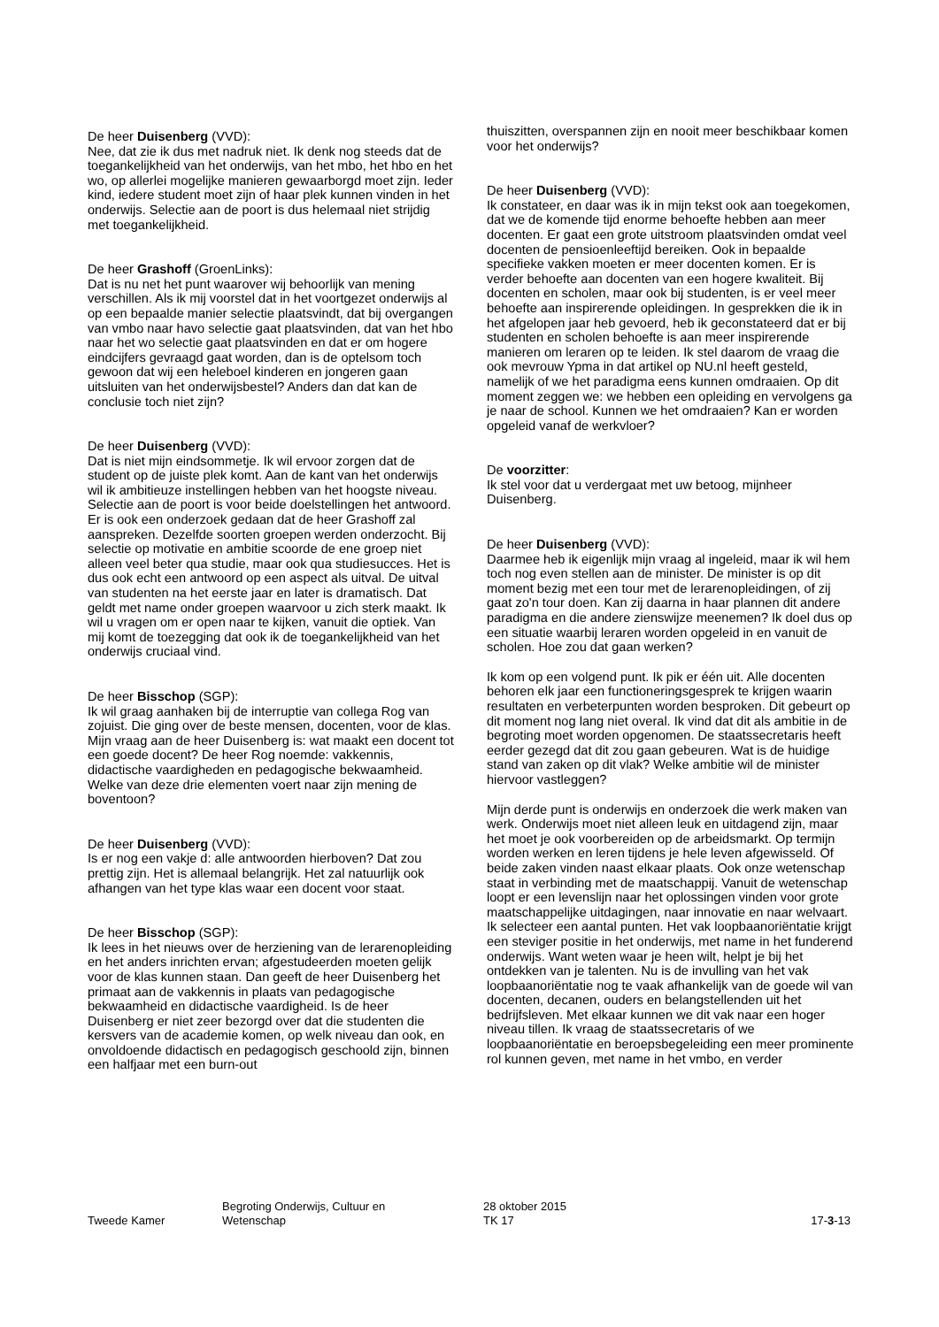De heer Duisenberg (VVD):
Nee, dat zie ik dus met nadruk niet. Ik denk nog steeds dat de toegankelijkheid van het onderwijs, van het mbo, het hbo en het wo, op allerlei mogelijke manieren gewaarborgd moet zijn. Ieder kind, iedere student moet zijn of haar plek kunnen vinden in het onderwijs. Selectie aan de poort is dus helemaal niet strijdig met toegankelijkheid.
De heer Grashoff (GroenLinks):
Dat is nu net het punt waarover wij behoorlijk van mening verschillen. Als ik mij voorstel dat in het voortgezet onderwijs al op een bepaalde manier selectie plaatsvindt, dat bij overgangen van vmbo naar havo selectie gaat plaatsvinden, dat van het hbo naar het wo selectie gaat plaatsvinden en dat er om hogere eindcijfers gevraagd gaat worden, dan is de optelsom toch gewoon dat wij een heleboel kinderen en jongeren gaan uitsluiten van het onderwijsbestel? Anders dan dat kan de conclusie toch niet zijn?
De heer Duisenberg (VVD):
Dat is niet mijn eindsommetje. Ik wil ervoor zorgen dat de student op de juiste plek komt. Aan de kant van het onderwijs wil ik ambitieuze instellingen hebben van het hoogste niveau. Selectie aan de poort is voor beide doelstellingen het antwoord. Er is ook een onderzoek gedaan dat de heer Grashoff zal aanspreken. Dezelfde soorten groepen werden onderzocht. Bij selectie op motivatie en ambitie scoorde de ene groep niet alleen veel beter qua studie, maar ook qua studiesucces. Het is dus ook echt een antwoord op een aspect als uitval. De uitval van studenten na het eerste jaar en later is dramatisch. Dat geldt met name onder groepen waarvoor u zich sterk maakt. Ik wil u vragen om er open naar te kijken, vanuit die optiek. Van mij komt de toezegging dat ook ik de toegankelijkheid van het onderwijs cruciaal vind.
De heer Bisschop (SGP):
Ik wil graag aanhaken bij de interruptie van collega Rog van zojuist. Die ging over de beste mensen, docenten, voor de klas. Mijn vraag aan de heer Duisenberg is: wat maakt een docent tot een goede docent? De heer Rog noemde: vakkennis, didactische vaardigheden en pedagogische bekwaamheid. Welke van deze drie elementen voert naar zijn mening de boventoon?
De heer Duisenberg (VVD):
Is er nog een vakje d: alle antwoorden hierboven? Dat zou prettig zijn. Het is allemaal belangrijk. Het zal natuurlijk ook afhangen van het type klas waar een docent voor staat.
De heer Bisschop (SGP):
Ik lees in het nieuws over de herziening van de lerarenopleiding en het anders inrichten ervan; afgestudeerden moeten gelijk voor de klas kunnen staan. Dan geeft de heer Duisenberg het primaat aan de vakkennis in plaats van pedagogische bekwaamheid en didactische vaardigheid. Is de heer Duisenberg er niet zeer bezorgd over dat die studenten die kersvers van de academie komen, op welk niveau dan ook, en onvoldoende didactisch en pedagogisch geschoold zijn, binnen een halfjaar met een burn-out
thuiszitten, overspannen zijn en nooit meer beschikbaar komen voor het onderwijs?
De heer Duisenberg (VVD):
Ik constateer, en daar was ik in mijn tekst ook aan toegekomen, dat we de komende tijd enorme behoefte hebben aan meer docenten. Er gaat een grote uitstroom plaatsvinden omdat veel docenten de pensioenleeftijd bereiken. Ook in bepaalde specifieke vakken moeten er meer docenten komen. Er is verder behoefte aan docenten van een hogere kwaliteit. Bij docenten en scholen, maar ook bij studenten, is er veel meer behoefte aan inspirerende opleidingen. In gesprekken die ik in het afgelopen jaar heb gevoerd, heb ik geconstateerd dat er bij studenten en scholen behoefte is aan meer inspirerende manieren om leraren op te leiden. Ik stel daarom de vraag die ook mevrouw Ypma in dat artikel op NU.nl heeft gesteld, namelijk of we het paradigma eens kunnen omdraaien. Op dit moment zeggen we: we hebben een opleiding en vervolgens ga je naar de school. Kunnen we het omdraaien? Kan er worden opgeleid vanaf de werkvloer?
De voorzitter:
Ik stel voor dat u verdergaat met uw betoog, mijnheer Duisenberg.
De heer Duisenberg (VVD):
Daarmee heb ik eigenlijk mijn vraag al ingeleid, maar ik wil hem toch nog even stellen aan de minister. De minister is op dit moment bezig met een tour met de lerarenopleidingen, of zij gaat zo'n tour doen. Kan zij daarna in haar plannen dit andere paradigma en die andere zienswijze meenemen? Ik doel dus op een situatie waarbij leraren worden opgeleid in en vanuit de scholen. Hoe zou dat gaan werken?
Ik kom op een volgend punt. Ik pik er één uit. Alle docenten behoren elk jaar een functioneringsgesprek te krijgen waarin resultaten en verbeterpunten worden besproken. Dit gebeurt op dit moment nog lang niet overal. Ik vind dat dit als ambitie in de begroting moet worden opgenomen. De staatssecretaris heeft eerder gezegd dat dit zou gaan gebeuren. Wat is de huidige stand van zaken op dit vlak? Welke ambitie wil de minister hiervoor vastleggen?
Mijn derde punt is onderwijs en onderzoek die werk maken van werk. Onderwijs moet niet alleen leuk en uitdagend zijn, maar het moet je ook voorbereiden op de arbeidsmarkt. Op termijn worden werken en leren tijdens je hele leven afgewisseld. Of beide zaken vinden naast elkaar plaats. Ook onze wetenschap staat in verbinding met de maatschappij. Vanuit de wetenschap loopt er een levenslijn naar het oplossingen vinden voor grote maatschappelijke uitdagingen, naar innovatie en naar welvaart. Ik selecteer een aantal punten. Het vak loopbaanoriëntatie krijgt een steviger positie in het onderwijs, met name in het funderend onderwijs. Want weten waar je heen wilt, helpt je bij het ontdekken van je talenten. Nu is de invulling van het vak loopbaanoriëntatie nog te vaak afhankelijk van de goede wil van docenten, decanen, ouders en belangstellenden uit het bedrijfsleven. Met elkaar kunnen we dit vak naar een hoger niveau tillen. Ik vraag de staatssecretaris of we loopbaanoriëntatie en beroepsbegeleiding een meer prominente rol kunnen geven, met name in het vmbo, en verder
Tweede Kamer
Begroting Onderwijs, Cultuur en
Wetenschap
28 oktober 2015
TK 17
17-3-13